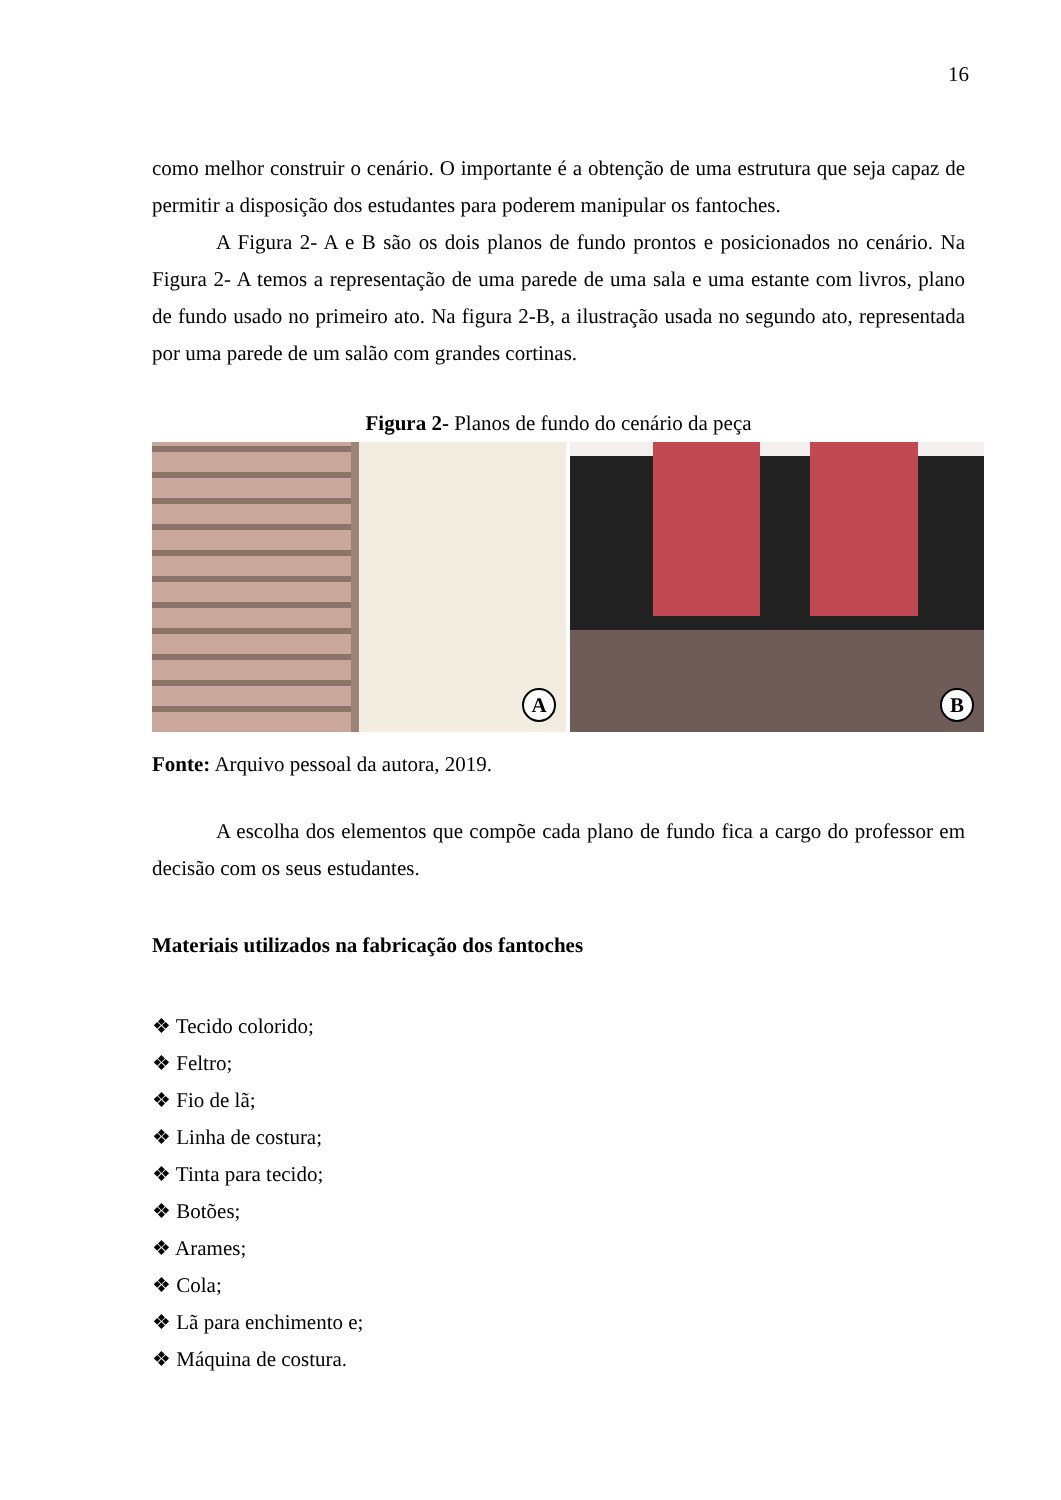16
como melhor construir o cenário. O importante é a obtenção de uma estrutura que seja capaz de permitir a disposição dos estudantes para poderem manipular os fantoches.
A Figura 2- A e B são os dois planos de fundo prontos e posicionados no cenário. Na Figura 2- A temos a representação de uma parede de uma sala e uma estante com livros, plano de fundo usado no primeiro ato. Na figura 2-B, a ilustração usada no segundo ato, representada por uma parede de um salão com grandes cortinas.
Figura 2- Planos de fundo do cenário da peça
A
B
Fonte: Arquivo pessoal da autora, 2019.
A escolha dos elementos que compõe cada plano de fundo fica a cargo do professor em decisão com os seus estudantes.
Materiais utilizados na fabricação dos fantoches
❖ Tecido colorido;
❖ Feltro;
❖ Fio de lã;
❖ Linha de costura;
❖ Tinta para tecido;
❖ Botões;
❖ Arames;
❖ Cola;
❖ Lã para enchimento e;
❖ Máquina de costura.